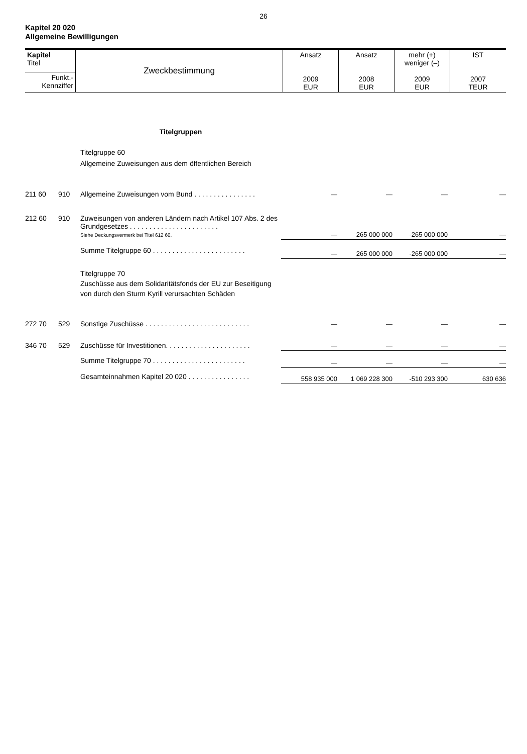26
Kapitel 20 020
Allgemeine Bewilligungen
| Kapitel Titel | Zweckbestimmung | Ansatz 2009 EUR | Ansatz 2008 EUR | mehr (+) weniger (–) 2009 EUR | IST 2007 TEUR |
| Funkt.- Kennziffer | | | | | |
| | | Titelgruppen | | | | |
| | | Titelgruppe 60 Allgemeine Zuweisungen aus dem öffentlichen Bereich | | | | |
| 211 60 | 910 | Allgemeine Zuweisungen vom Bund . . . . . . . . . . . . . . . . | — | — | — | — |
| 212 60 | 910 | Zuweisungen von anderen Ländern nach Artikel 107 Abs. 2 des Grundgesetzes . . . . . . . . . . . . . . . . . . . . . . . Siehe Deckungsvermerk bei Titel 612 60. | — | 265 000 000 | -265 000 000 | — |
| | | Summe Titelgruppe 60 . . . . . . . . . . . . . . . . . . . . . . . . | — | 265 000 000 | -265 000 000 | — |
| | | Titelgruppe 70 Zuschüsse aus dem Solidaritätsfonds der EU zur Beseitigung von durch den Sturm Kyrill verursachten Schäden | | | | |
| 272 70 | 529 | Sonstige Zuschüsse . . . . . . . . . . . . . . . . . . . . . . . . . . . | — | — | — | — |
| 346 70 | 529 | Zuschüsse für Investitionen. . . . . . . . . . . . . . . . . . . . . . | — | — | — | — |
| | | Summe Titelgruppe 70 . . . . . . . . . . . . . . . . . . . . . . . . | — | — | — | — |
| | | Gesamteinnahmen Kapitel 20 020 . . . . . . . . . . . . . . . . | 558 935 000 | 1 069 228 300 | -510 293 300 | 630 636 |